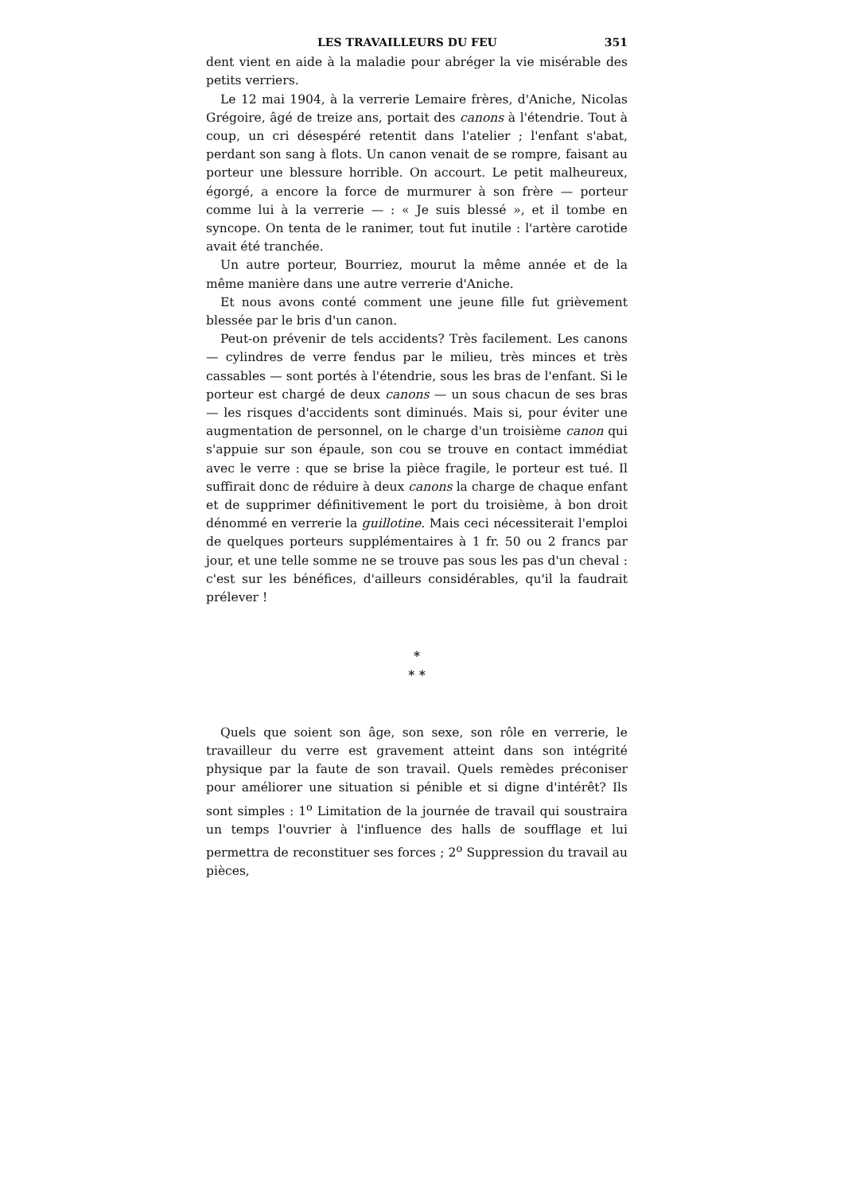LES TRAVAILLEURS DU FEU 351
dent vient en aide à la maladie pour abréger la vie misérable des petits verriers.
Le 12 mai 1904, à la verrerie Lemaire frères, d'Aniche, Nicolas Grégoire, âgé de treize ans, portait des canons à l'étendrie. Tout à coup, un cri désespéré retentit dans l'atelier ; l'enfant s'abat, perdant son sang à flots. Un canon venait de se rompre, faisant au porteur une blessure horrible. On accourt. Le petit malheureux, égorgé, a encore la force de murmurer à son frère — porteur comme lui à la verrerie — : « Je suis blessé », et il tombe en syncope. On tenta de le ranimer, tout fut inutile : l'artère carotide avait été tranchée.
Un autre porteur, Bourriez, mourut la même année et de la même manière dans une autre verrerie d'Aniche.
Et nous avons conté comment une jeune fille fut grièvement blessée par le bris d'un canon.
Peut-on prévenir de tels accidents? Très facilement. Les canons — cylindres de verre fendus par le milieu, très minces et très cassables — sont portés à l'étendrie, sous les bras de l'enfant. Si le porteur est chargé de deux canons — un sous chacun de ses bras — les risques d'accidents sont diminués. Mais si, pour éviter une augmentation de personnel, on le charge d'un troisième canon qui s'appuie sur son épaule, son cou se trouve en contact immédiat avec le verre : que se brise la pièce fragile, le porteur est tué. Il suffirait donc de réduire à deux canons la charge de chaque enfant et de supprimer définitivement le port du troisième, à bon droit dénommé en verrerie la guillotine. Mais ceci nécessiterait l'emploi de quelques porteurs supplémentaires à 1 fr. 50 ou 2 francs par jour, et une telle somme ne se trouve pas sous les pas d'un cheval : c'est sur les bénéfices, d'ailleurs considérables, qu'il la faudrait prélever !
*
* *
Quels que soient son âge, son sexe, son rôle en verrerie, le travailleur du verre est gravement atteint dans son intégrité physique par la faute de son travail. Quels remèdes préconiser pour améliorer une situation si pénible et si digne d'intérêt? Ils sont simples : 1<sup>o</sup> Limitation de la journée de travail qui soustraira un temps l'ouvrier à l'influence des halls de soufflage et lui permettra de reconstituer ses forces ; 2<sup>o</sup> Suppression du travail au pièces,